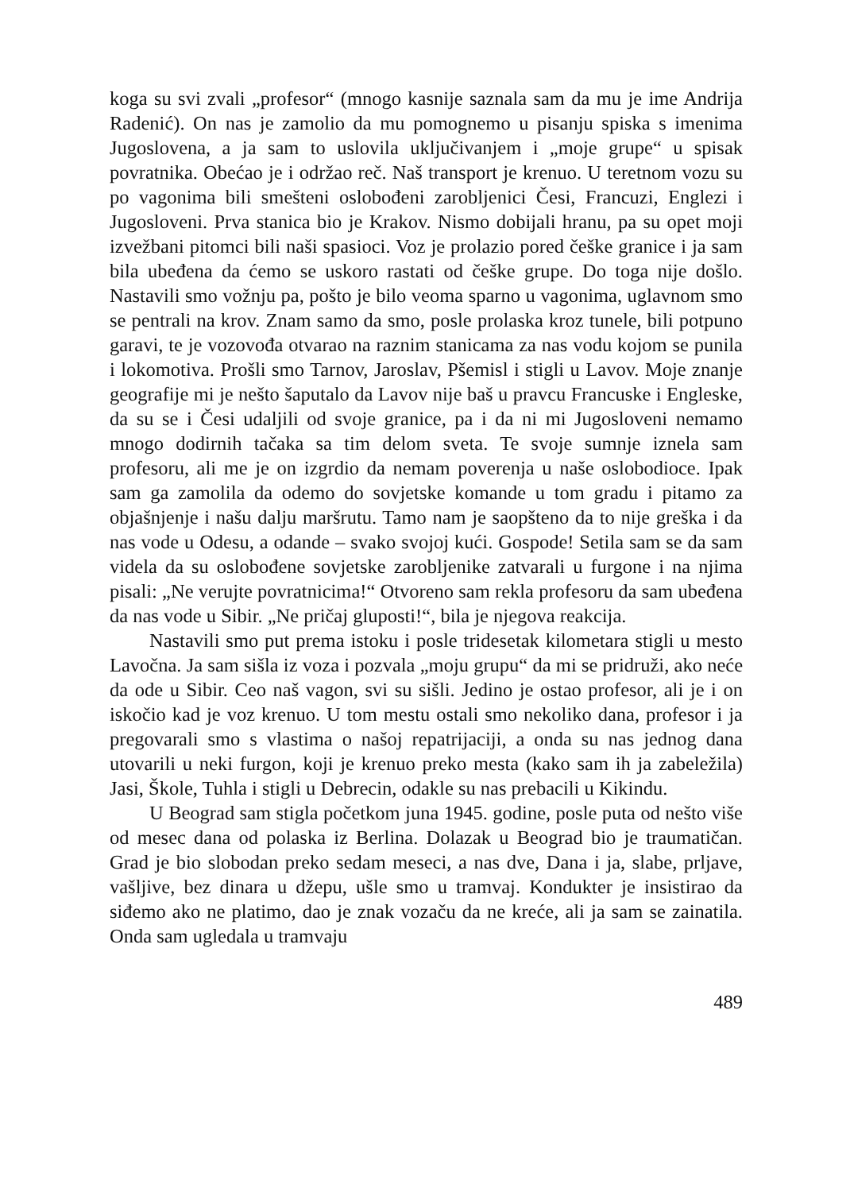koga su svi zvali „profesor“ (mnogo kasnije saznala sam da mu je ime Andrija Radenić). On nas je zamolio da mu pomognemo u pisanju spiska s imenima Jugoslovena, a ja sam to uslovila uključivanjem i „moje grupe“ u spisak povratnika. Obećao je i održao reč. Naš transport je krenuo. U teretnom vozu su po vagonima bili smešteni oslobođeni zarobljenici Česi, Francuzi, Englezi i Jugosloveni. Prva stanica bio je Krakov. Nismo dobijali hranu, pa su opet moji izvežbani pitomci bili naši spasioci. Voz je prolazio pored češke granice i ja sam bila ubeđena da ćemo se uskoro rastati od češke grupe. Do toga nije došlo. Nastavili smo vožnju pa, pošto je bilo veoma sparno u vagonima, uglavnom smo se pentrali na krov. Znam samo da smo, posle prolaska kroz tunele, bili potpuno garavi, te je vozovođa otvarao na raznim stanicama za nas vodu kojom se punila i lokomotiva. Prošli smo Tarnov, Jaroslav, Pšemisl i stigli u Lavov. Moje znanje geografije mi je nešto šaputalo da Lavov nije baš u pravcu Francuske i Engleske, da su se i Česi udaljili od svoje granice, pa i da ni mi Jugosloveni nemamo mnogo dodirnih tačaka sa tim delom sveta. Te svoje sumnje iznela sam profesoru, ali me je on izgrdio da nemam poverenja u naše oslobodioce. Ipak sam ga zamolila da odemo do sovjetske komande u tom gradu i pitamo za objašnjenje i našu dalju maršrutu. Tamo nam je saopšteno da to nije greška i da nas vode u Odesu, a odande – svako svojoj kući. Gospode! Setila sam se da sam videla da su oslobođene sovjetske zarobljenike zatvarali u furgone i na njima pisali: „Ne verujte povratnicima!“ Otvoreno sam rekla profesoru da sam ubeđena da nas vode u Sibir. „Ne pričaj gluposti!“, bila je njegova reakcija.
Nastavili smo put prema istoku i posle tridesetak kilometara stigli u mesto Lavočna. Ja sam sišla iz voza i pozvala „moju grupu“ da mi se pridruži, ako neće da ode u Sibir. Ceo naš vagon, svi su sišli. Jedino je ostao profesor, ali je i on iskočio kad je voz krenuo. U tom mestu ostali smo nekoliko dana, profesor i ja pregovarali smo s vlastima o našoj repatrijaciji, a onda su nas jednog dana utovarili u neki furgon, koji je krenuo preko mesta (kako sam ih ja zabeležila) Jasi, Škole, Tuhla i stigli u Debrecin, odakle su nas prebacili u Kikindu.
U Beograd sam stigla početkom juna 1945. godine, posle puta od nešto više od mesec dana od polaska iz Berlina. Dolazak u Beograd bio je traumatičan. Grad je bio slobodan preko sedam meseci, a nas dve, Dana i ja, slabe, prljave, vašljive, bez dinara u džepu, ušle smo u tramvaj. Kondukter je insistirao da siđemo ako ne platimo, dao je znak vozaču da ne kreće, ali ja sam se zainatila. Onda sam ugledala u tramvaju
489